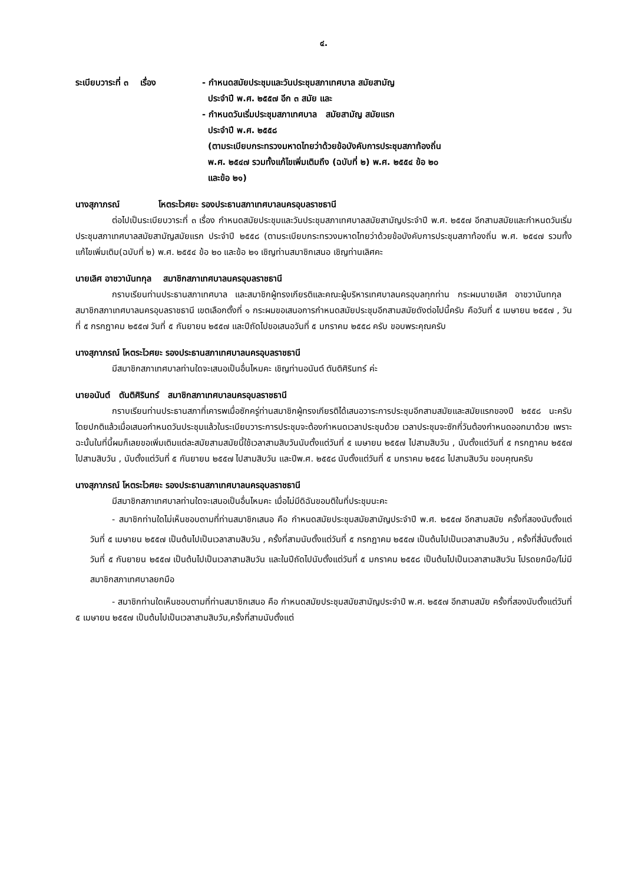๔.
ระเบียบวาระที่ ๓ เรื่อง
- กำหนดสมัยประชุมและวันประชุมสภาเทศบาล สมัยสามัญ
ประจำปี พ.ศ. ๒๕๕๗ อีก ๓ สมัย และ
- กำหนดวันเริ่มประชุมสภาเทศบาล สมัยสามัญ สมัยแรก
ประจำปี พ.ศ. ๒๕๕๘
(ตามระเบียบกระทรวงมหาดไทยว่าด้วยข้อบังคับการประชุมสภาท้องถิ่น
พ.ศ. ๒๕๔๗ รวมทั้งแก้ไขเพิ่มเติมถึง (ฉบับที่ ๒) พ.ศ. ๒๕๕๔ ข้อ ๒๐
และข้อ ๒๑)
นางสุภาภรณ์ โหตระไวศยะ รองประธานสภาเทศบาลนครอุบลราชธานี
ต่อไปเป็นระเบียบวาระที่ ๓ เรื่อง กำหนดสมัยประชุมและวันประชุมสภาเทศบาลสมัยสามัญประจำปี พ.ศ. ๒๕๕๗ อีกสามสมัยและกำหนดวันเริ่มประชุมสภาเทศบาลสมัยสามัญสมัยแรก ประจำปี ๒๕๕๘ (ตามระเบียบกระทรวงมหาดไทยว่าด้วยข้อบังคับการประชุมสภาท้องถิ่น พ.ศ. ๒๕๔๗ รวมทั้งแก้ไขเพิ่มเติม(ฉบับที่ ๒) พ.ศ. ๒๕๕๔ ข้อ ๒๐ และข้อ ๒๑ เชิญท่านสมาชิกเสนอ เชิญท่านเลิศคะ
นายเลิศ อาชวานันทกุล สมาชิกสภาเทศบาลนครอุบลราชธานี
กราบเรียนท่านประธานสภาเทศบาล และสมาชิกผู้ทรงเกียรติและคณะผู้บริหารเทศบาลนครอุบลทุกท่าน กระผมนายเลิศ อาชวานันทกุล สมาชิกสภาเทศบาลนครอุบลราชธานี เขตเลือกตั้งที่ ๑ กระผมขอเสนอการกำหนดสมัยประชุมอีกสามสมัยดังต่อไปนี้ครับ คือวันที่ ๕ เมษายน ๒๕๕๗ , วันที่ ๕ กรกฎาคม ๒๕๕๗ วันที่ ๕ กันยายน ๒๕๕๗ และปีถัดไปขอเสนอวันที่ ๕ มกราคม ๒๕๕๘ ครับ ขอบพระคุณครับ
นางสุภาภรณ์ โหตระไวศยะ รองประธานสภาเทศบาลนครอุบลราชธานี
มีสมาชิกสภาเทศบาลท่านใดจะเสนอเป็นอื่นไหมคะ เชิญท่านอนันต์ ตันติศิรินทร์ ค่ะ
นายอนันต์ ตันติศิรินทร์ สมาชิกสภาเทศบาลนครอุบลราชธานี
กราบเรียนท่านประธานสภาที่เคารพเมื่อซักครู่ท่านสมาชิกผู้ทรงเกียรติได้เสนอวาระการประชุมอีกสามสมัยและสมัยแรกของปี ๒๕๕๘ นะครับ โดยปกติแล้วเมื่อเสนอกำหนดวันประชุมแล้วในระเบียบวาระการประชุมจะต้องกำหนดเวลาประชุมด้วย เวลาประชุมจะซักกี่วันต้องกำหนดออกมาด้วย เพราะฉะนั้นในที่นี้ผมก็เลยขอเพิ่มเติมแต่ละสมัยสามสมัยนี้ใช้เวลาสามสิบวันนับตั้งแต่วันที่ ๕ เมษายน ๒๕๕๗ ไปสามสิบวัน , นับตั้งแต่วันที่ ๕ กรกฎาคม ๒๕๕๗ ไปสามสิบวัน , นับตั้งแต่วันที่ ๕ กันยายน ๒๕๕๗ ไปสามสิบวัน และปีพ.ศ. ๒๕๕๘ นับตั้งแต่วันที่ ๕ มกราคม ๒๕๕๘ ไปสามสิบวัน ขอบคุณครับ
นางสุภาภรณ์ โหตระไวศยะ รองประธานสภาเทศบาลนครอุบลราชธานี
มีสมาชิกสภาเทศบาลท่านใดจะเสนอเป็นอื่นไหมคะ เมื่อไม่มีดิฉันขอมติในที่ประชุมนะคะ
- สมาชิกท่านใดไม่เห็นชอบตามที่ท่านสมาชิกเสนอ คือ กำหนดสมัยประชุมสมัยสามัญประจำปี พ.ศ. ๒๕๕๗ อีกสามสมัย ครั้งที่สองนับตั้งแต่วันที่ ๕ เมษายน ๒๕๕๗ เป็นต้นไปเป็นเวลาสามสิบวัน , ครั้งที่สามนับตั้งแต่วันที่ ๕ กรกฎาคม ๒๕๕๗ เป็นต้นไปเป็นเวลาสามสิบวัน , ครั้งที่สี่นับตั้งแต่วันที่ ๕ กันยายน ๒๕๕๗ เป็นต้นไปเป็นเวลาสามสิบวัน และในปีถัดไปนับตั้งแต่วันที่ ๕ มกราคม ๒๕๕๘ เป็นต้นไปเป็นเวลาสามสิบวัน โปรดยกมือ/ไม่มีสมาชิกสภาเทศบาลยกมือ
- สมาชิกท่านใดเห็นชอบตามที่ท่านสมาชิกเสนอ คือ กำหนดสมัยประชุมสมัยสามัญประจำปี พ.ศ. ๒๕๕๗ อีกสามสมัย ครั้งที่สองนับตั้งแต่วันที่ ๕ เมษายน ๒๕๕๗ เป็นต้นไปเป็นเวลาสามสิบวัน,ครั้งที่สามนับตั้งแต่